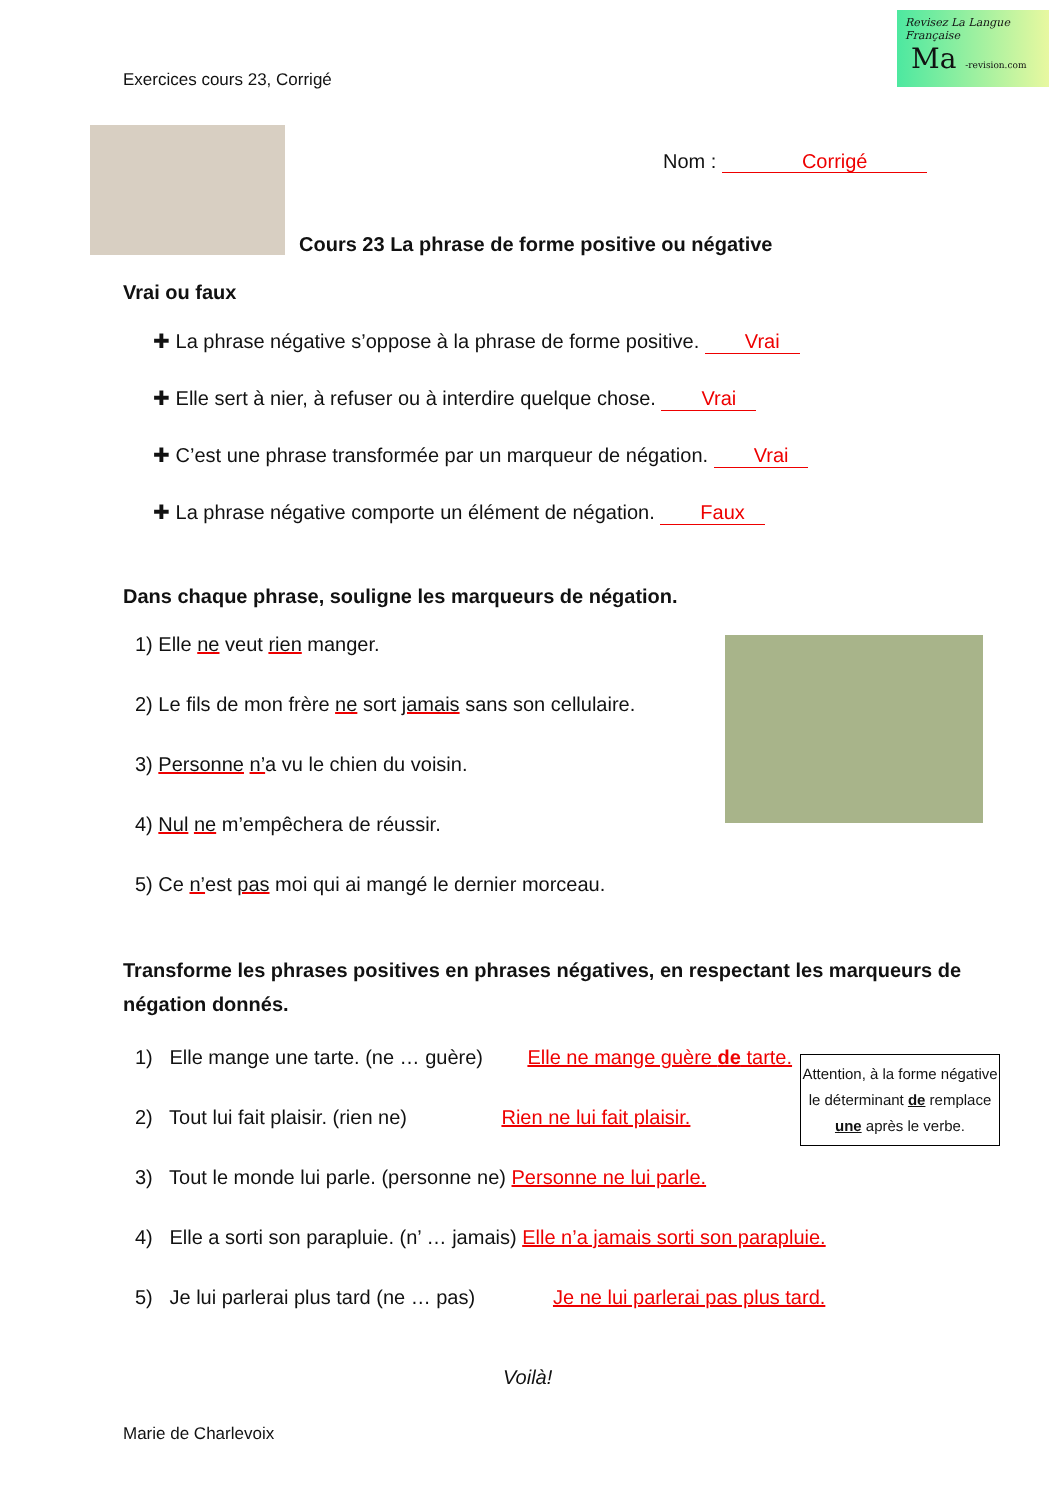Revisez La Langue Française
Ma -revision.com
Exercices cours 23, Corrigé
Nom : Corrigé
Cours 23 La phrase de forme positive ou négative
Vrai ou faux
✚ La phrase négative s’oppose à la phrase de forme positive. Vrai
✚ Elle sert à nier, à refuser ou à interdire quelque chose. Vrai
✚ C’est une phrase transformée par un marqueur de négation. Vrai
✚ La phrase négative comporte un élément de négation. Faux
Dans chaque phrase, souligne les marqueurs de négation.
1) Elle ne veut rien manger.
2) Le fils de mon frère ne sort jamais sans son cellulaire.
3) Personne n’a vu le chien du voisin.
4) Nul ne m’empêchera de réussir.
5) Ce n’est pas moi qui ai mangé le dernier morceau.
Transforme les phrases positives en phrases négatives, en respectant les marqueurs de négation donnés.
1) Elle mange une tarte. (ne … guère) Elle ne mange guère de tarte.
2) Tout lui fait plaisir. (rien ne) Rien ne lui fait plaisir.
3) Tout le monde lui parle. (personne ne) Personne ne lui parle.
4) Elle a sorti son parapluie. (n’ … jamais) Elle n’a jamais sorti son parapluie.
5) Je lui parlerai plus tard (ne … pas) Je ne lui parlerai pas plus tard.
Voilà!
Marie de Charlevoix
Attention, à la forme négative le déterminant de remplace une après le verbe.